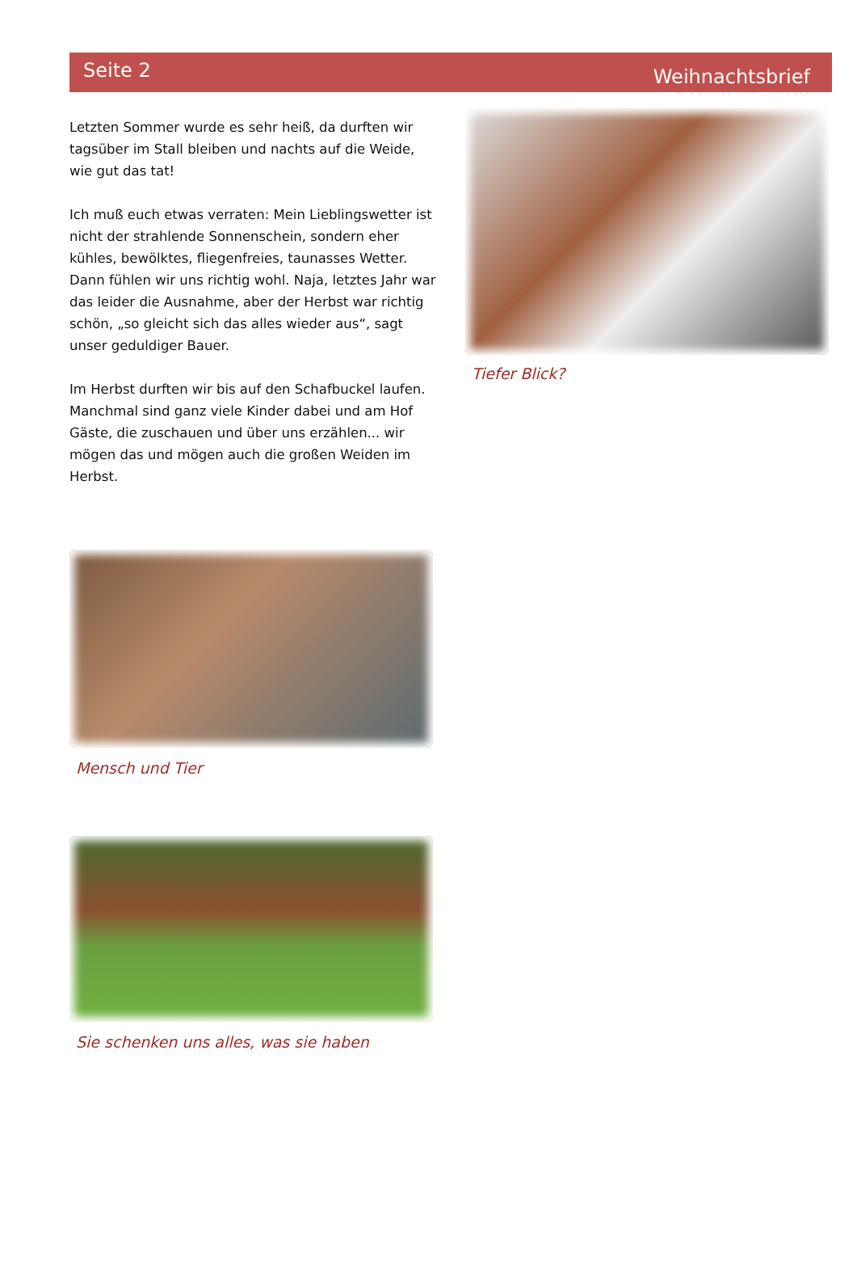Seite 2
Weihnachtsbrief
Letzten Sommer wurde es sehr heiß, da durften wir tagsüber im Stall bleiben und nachts auf die Weide, wie gut das tat!
Ich muß euch etwas verraten: Mein Lieblingswetter ist nicht der strahlende Sonnenschein, sondern eher kühles, bewölktes, fliegenfreies, taunasses Wetter. Dann fühlen wir uns richtig wohl. Naja, letztes Jahr war das leider die Ausnahme, aber der Herbst war richtig schön, „so gleicht sich das alles wieder aus“, sagt unser geduldiger Bauer.
Im Herbst durften wir bis auf den Schafbuckel laufen. Manchmal sind ganz viele Kinder dabei und am Hof Gäste, die zuschauen und über uns erzählen... wir mögen das und mögen auch die großen Weiden im Herbst.
Mensch und Tier
Sie schenken uns alles, was sie haben
Tiefer Blick?